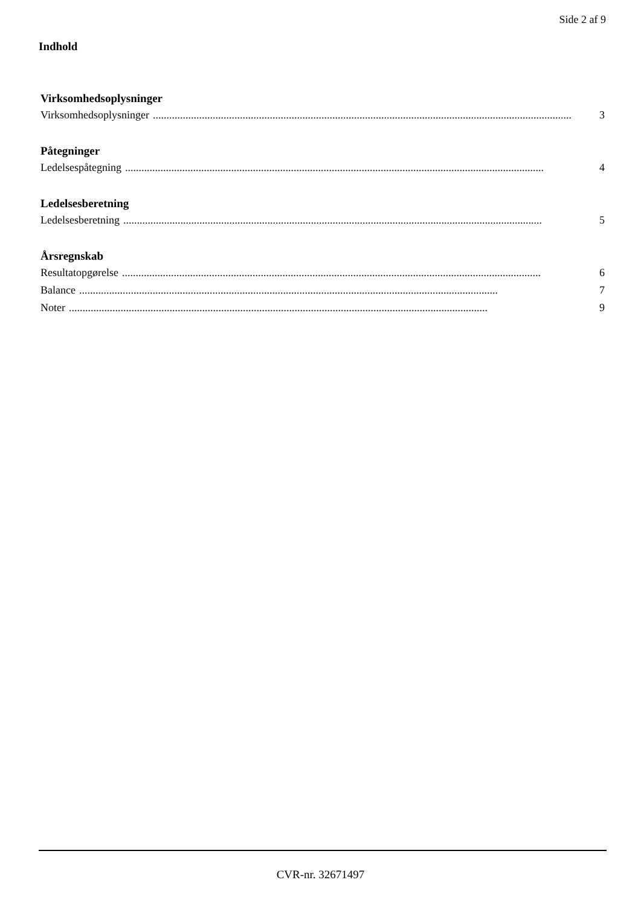Side 2 af 9
Indhold
Virksomhedsoplysninger
Virksomhedsoplysninger.......................................................................................................................................................... 3
Påtegninger
Ledelsespåtegning.......................................................................................................................................................... 4
Ledelsesberetning
Ledelsesberetning.......................................................................................................................................................... 5
Årsregnskab
Resultatopgørelse.......................................................................................................................................................... 6
Balance.......................................................................................................................................................... 7
Noter.......................................................................................................................................................... 9
CVR-nr. 32671497